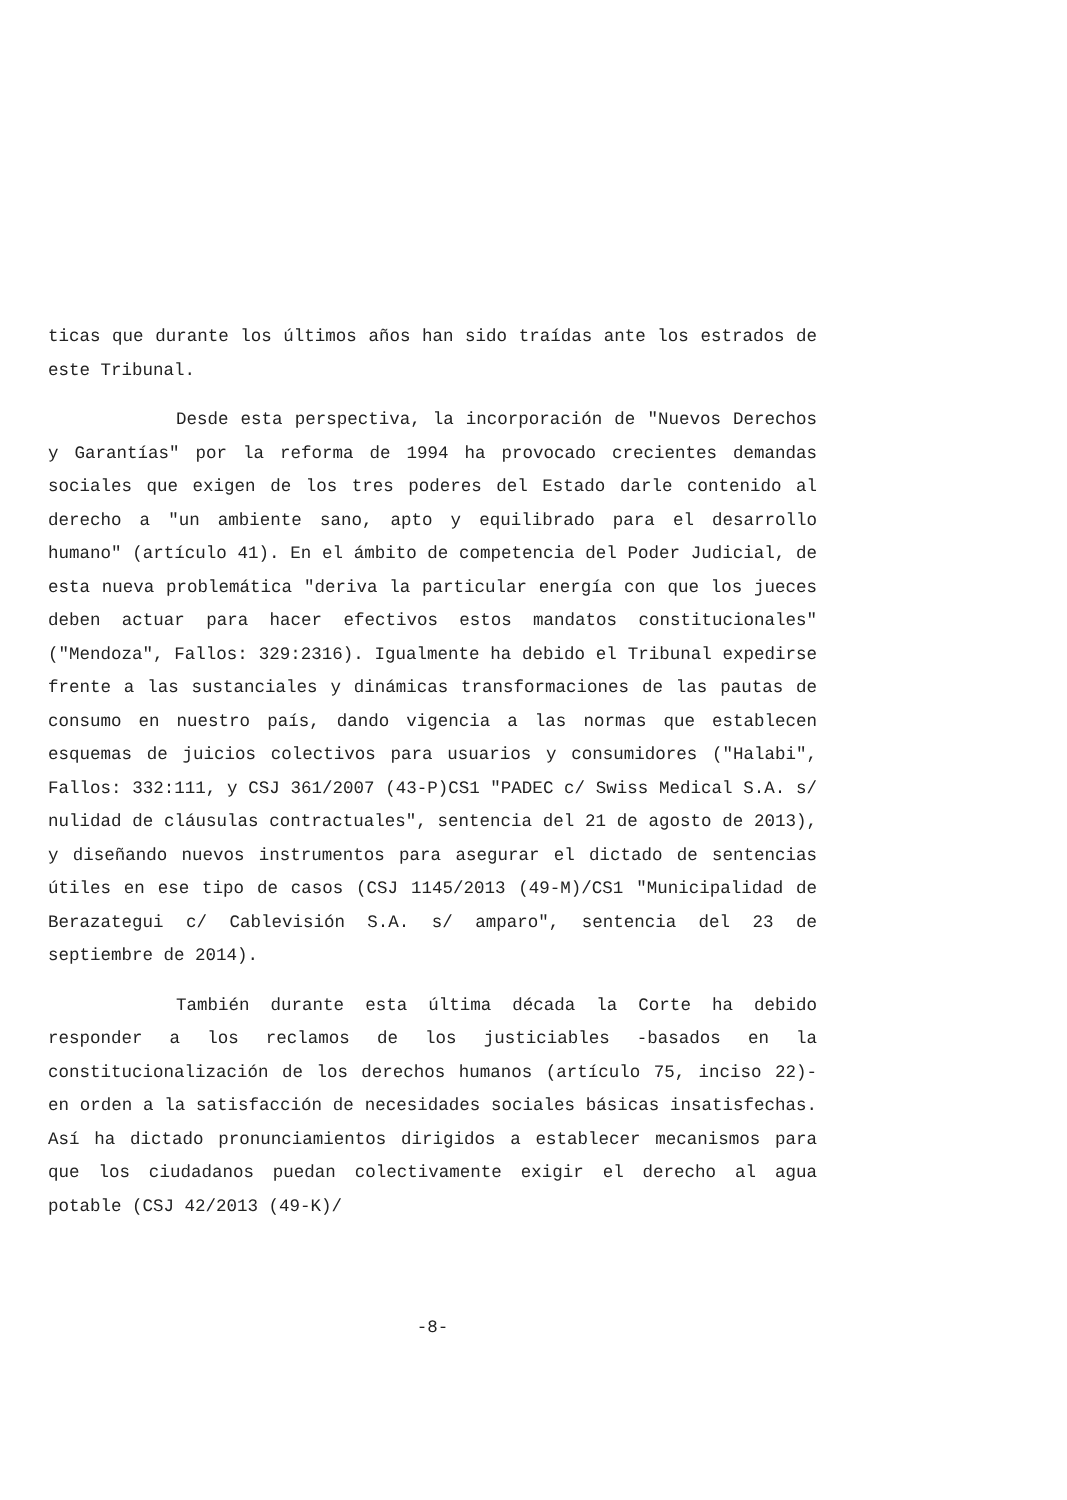ticas que durante los últimos años han sido traídas ante los estrados de este Tribunal.
Desde esta perspectiva, la incorporación de "Nuevos Derechos y Garantías" por la reforma de 1994 ha provocado crecientes demandas sociales que exigen de los tres poderes del Estado darle contenido al derecho a "un ambiente sano, apto y equilibrado para el desarrollo humano" (artículo 41). En el ámbito de competencia del Poder Judicial, de esta nueva problemática "deriva la particular energía con que los jueces deben actuar para hacer efectivos estos mandatos constitucionales" ("Mendoza", Fallos: 329:2316). Igualmente ha debido el Tribunal expedirse frente a las sustanciales y dinámicas transformaciones de las pautas de consumo en nuestro país, dando vigencia a las normas que establecen esquemas de juicios colectivos para usuarios y consumidores ("Halabi", Fallos: 332:111, y CSJ 361/2007 (43-P)CS1 "PADEC c/ Swiss Medical S.A. s/ nulidad de cláusulas contractuales", sentencia del 21 de agosto de 2013), y diseñando nuevos instrumentos para asegurar el dictado de sentencias útiles en ese tipo de casos (CSJ 1145/2013 (49-M)/CS1 "Municipalidad de Berazategui c/ Cablevisión S.A. s/ amparo", sentencia del 23 de septiembre de 2014).
También durante esta última década la Corte ha debido responder a los reclamos de los justiciables -basados en la constitucionalización de los derechos humanos (artículo 75, inciso 22)- en orden a la satisfacción de necesidades sociales básicas insatisfechas. Así ha dictado pronunciamientos dirigidos a establecer mecanismos para que los ciudadanos puedan colectivamente exigir el derecho al agua potable (CSJ 42/2013 (49-K)/
-8-